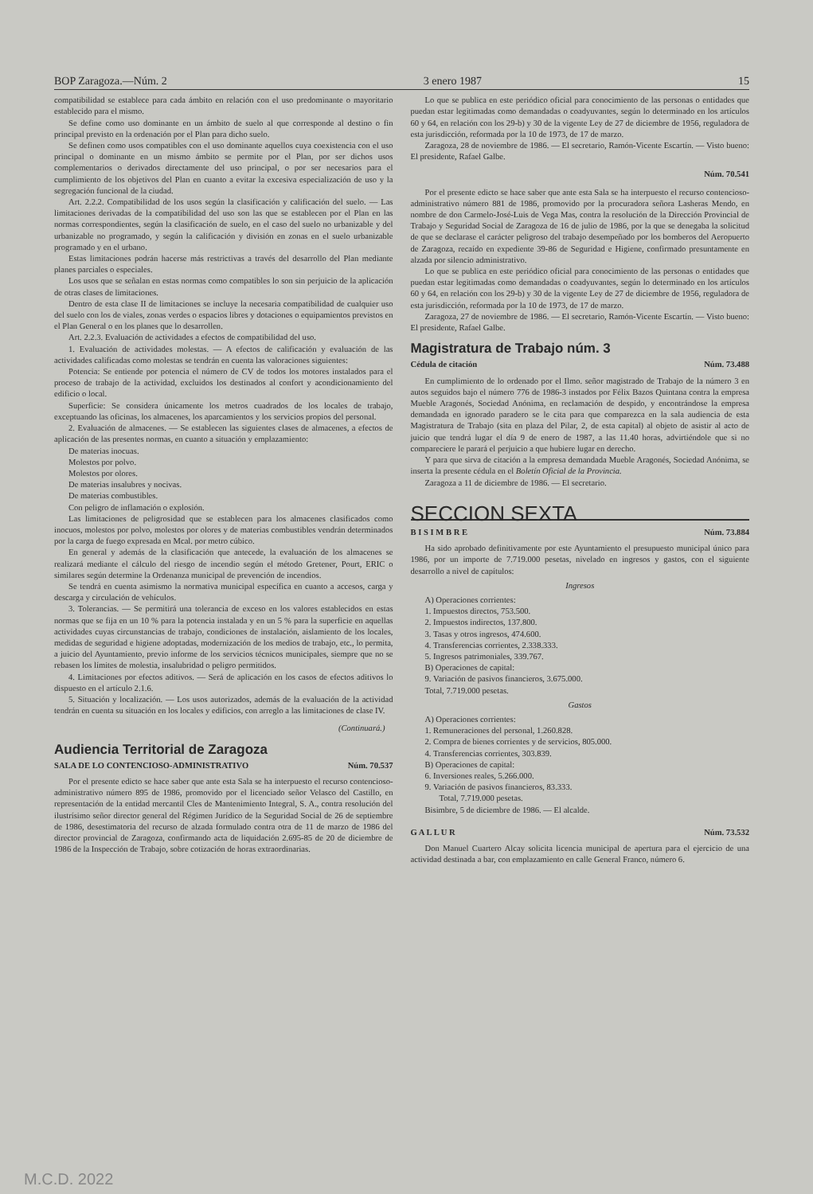BOP Zaragoza.—Núm. 2 3 enero 1987 15
compatibilidad se establece para cada ámbito en relación con el uso predominante o mayoritario establecido para el mismo.
Se define como uso dominante en un ámbito de suelo al que corresponde al destino o fin principal previsto en la ordenación por el Plan para dicho suelo.
Se definen como usos compatibles con el uso dominante aquellos cuya coexistencia con el uso principal o dominante en un mismo ámbito se permite por el Plan, por ser dichos usos complementarios o derivados directamente del uso principal, o por ser necesarios para el cumplimiento de los objetivos del Plan en cuanto a evitar la excesiva especialización de uso y la segregación funcional de la ciudad.
Art. 2.2.2. Compatibilidad de los usos según la clasificación y calificación del suelo. — Las limitaciones derivadas de la compatibilidad del uso son las que se establecen por el Plan en las normas correspondientes, según la clasificación de suelo, en el caso del suelo no urbanizable y del urbanizable no programado, y según la calificación y división en zonas en el suelo urbanizable programado y en el urbano.
Estas limitaciones podrán hacerse más restrictivas a través del desarrollo del Plan mediante planes parciales o especiales.
Los usos que se señalan en estas normas como compatibles lo son sin perjuicio de la aplicación de otras clases de limitaciones.
Dentro de esta clase II de limitaciones se incluye la necesaria compatibilidad de cualquier uso del suelo con los de viales, zonas verdes o espacios libres y dotaciones o equipamientos previstos en el Plan General o en los planes que lo desarrollen.
Art. 2.2.3. Evaluación de actividades a efectos de compatibilidad del uso.
1. Evaluación de actividades molestas. — A efectos de calificación y evaluación de las actividades calificadas como molestas se tendrán en cuenta las valoraciones siguientes:
Potencia: Se entiende por potencia el número de CV de todos los motores instalados para el proceso de trabajo de la actividad, excluidos los destinados al confort y acondicionamiento del edificio o local.
Superficie: Se considera únicamente los metros cuadrados de los locales de trabajo, exceptuando las oficinas, los almacenes, los aparcamientos y los servicios propios del personal.
2. Evaluación de almacenes. — Se establecen las siguientes clases de almacenes, a efectos de aplicación de las presentes normas, en cuanto a situación y emplazamiento:
De materias inocuas.
Molestos por polvo.
Molestos por olores.
De materias insalubres y nocivas.
De materias combustibles.
Con peligro de inflamación o explosión.
Las limitaciones de peligrosidad que se establecen para los almacenes clasificados como inocuos, molestos por polvo, molestos por olores y de materias combustibles vendrán determinados por la carga de fuego expresada en Mcal. por metro cúbico.
En general y además de la clasificación que antecede, la evaluación de los almacenes se realizará mediante el cálculo del riesgo de incendio según el método Gretener, Pourt, ERIC o similares según determine la Ordenanza municipal de prevención de incendios.
Se tendrá en cuenta asimismo la normativa municipal específica en cuanto a accesos, carga y descarga y circulación de vehículos.
3. Tolerancias. — Se permitirá una tolerancia de exceso en los valores establecidos en estas normas que se fija en un 10 % para la potencia instalada y en un 5 % para la superficie en aquellas actividades cuyas circunstancias de trabajo, condiciones de instalación, aislamiento de los locales, medidas de seguridad e higiene adoptadas, modernización de los medios de trabajo, etc., lo permita, a juicio del Ayuntamiento, previo informe de los servicios técnicos municipales, siempre que no se rebasen los límites de molestia, insalubridad o peligro permitidos.
4. Limitaciones por efectos aditivos. — Será de aplicación en los casos de efectos aditivos lo dispuesto en el artículo 2.1.6.
5. Situación y localización. — Los usos autorizados, además de la evaluación de la actividad tendrán en cuenta su situación en los locales y edificios, con arreglo a las limitaciones de clase IV.
(Continuará.)
Audiencia Territorial de Zaragoza
SALA DE LO CONTENCIOSO-ADMINISTRATIVO Núm. 70.537
Por el presente edicto se hace saber que ante esta Sala se ha interpuesto el recurso contencioso-administrativo número 895 de 1986, promovido por el licenciado señor Velasco del Castillo, en representación de la entidad mercantil Cles de Mantenimiento Integral, S. A., contra resolución del ilustrísimo señor director general del Régimen Jurídico de la Seguridad Social de 26 de septiembre de 1986, desestimatoria del recurso de alzada formulado contra otra de 11 de marzo de 1986 del director provincial de Zaragoza, confirmando acta de liquidación 2.695-85 de 20 de diciembre de 1986 de la Inspección de Trabajo, sobre cotización de horas extraordinarias.
Lo que se publica en este periódico oficial para conocimiento de las personas o entidades que puedan estar legitimadas como demandadas o coadyuvantes, según lo determinado en los artículos 60 y 64, en relación con los 29-b) y 30 de la vigente Ley de 27 de diciembre de 1956, reguladora de esta jurisdicción, reformada por la 10 de 1973, de 17 de marzo.
Zaragoza, 28 de noviembre de 1986. — El secretario, Ramón-Vicente Escartín. — Visto bueno: El presidente, Rafael Galbe.
Núm. 70.541
Por el presente edicto se hace saber que ante esta Sala se ha interpuesto el recurso contencioso-administrativo número 881 de 1986, promovido por la procuradora señora Lasheras Mendo, en nombre de don Carmelo-José-Luis de Vega Mas, contra la resolución de la Dirección Provincial de Trabajo y Seguridad Social de Zaragoza de 16 de julio de 1986, por la que se denegaba la solicitud de que se declarase el carácter peligroso del trabajo desempeñado por los bomberos del Aeropuerto de Zaragoza, recaído en expediente 39-86 de Seguridad e Higiene, confirmado presuntamente en alzada por silencio administrativo.
Lo que se publica en este periódico oficial para conocimiento de las personas o entidades que puedan estar legitimadas como demandadas o coadyuvantes, según lo determinado en los artículos 60 y 64, en relación con los 29-b) y 30 de la vigente Ley de 27 de diciembre de 1956, reguladora de esta jurisdicción, reformada por la 10 de 1973, de 17 de marzo.
Zaragoza, 27 de noviembre de 1986. — El secretario, Ramón-Vicente Escartín. — Visto bueno: El presidente, Rafael Galbe.
Magistratura de Trabajo núm. 3
Cédula de citación Núm. 73.488
En cumplimiento de lo ordenado por el Ilmo. señor magistrado de Trabajo de la número 3 en autos seguidos bajo el número 776 de 1986-3 instados por Félix Bazos Quintana contra la empresa Mueble Aragonés, Sociedad Anónima, en reclamación de despido, y encontrándose la empresa demandada en ignorado paradero se le cita para que comparezca en la sala audiencia de esta Magistratura de Trabajo (sita en plaza del Pilar, 2, de esta capital) al objeto de asistir al acto de juicio que tendrá lugar el día 9 de enero de 1987, a las 11.40 horas, advirtiéndole que si no compareciere le parará el perjuicio a que hubiere lugar en derecho.
Y para que sirva de citación a la empresa demandada Mueble Aragonés, Sociedad Anónima, se inserta la presente cédula en el Boletín Oficial de la Provincia.
Zaragoza a 11 de diciembre de 1986. — El secretario.
SECCION SEXTA
B I S I M B R E Núm. 73.884
Ha sido aprobado definitivamente por este Ayuntamiento el presupuesto municipal único para 1986, por un importe de 7.719.000 pesetas, nivelado en ingresos y gastos, con el siguiente desarrollo a nivel de capítulos:
Ingresos
A) Operaciones corrientes:
1. Impuestos directos, 753.500.
2. Impuestos indirectos, 137.800.
3. Tasas y otros ingresos, 474.600.
4. Transferencias corrientes, 2.338.333.
5. Ingresos patrimoniales, 339.767.
B) Operaciones de capital:
9. Variación de pasivos financieros, 3.675.000.
Total, 7.719.000 pesetas.
Gastos
A) Operaciones corrientes:
1. Remuneraciones del personal, 1.260.828.
2. Compra de bienes corrientes y de servicios, 805.000.
4. Transferencias corrientes, 303.839.
B) Operaciones de capital:
6. Inversiones reales, 5.266.000.
9. Variación de pasivos financieros, 83.333.
Total, 7.719.000 pesetas.
Bisimbre, 5 de diciembre de 1986. — El alcalde.
G A L L U R Núm. 73.532
Don Manuel Cuartero Alcay solicita licencia municipal de apertura para el ejercicio de una actividad destinada a bar, con emplazamiento en calle General Franco, número 6.
M.C.D. 2022